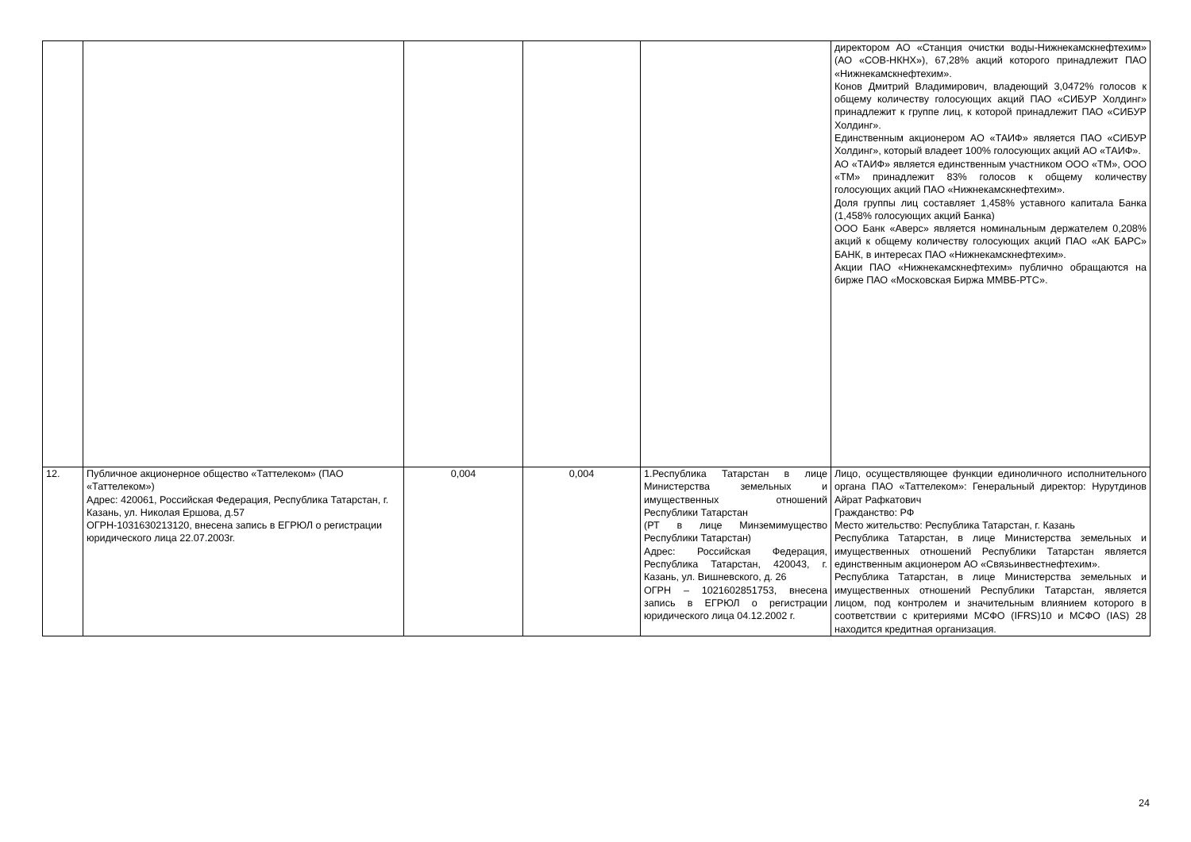| | | | | | директором АО «Станция очистки воды-Нижнекамскнефтехим» (АО «СОВ-НКНХ»), 67,28% акций которого принадлежит ПАО «Нижнекамскнефтехим». Конов Дмитрий Владимирович, владеющий 3,0472% голосов к общему количеству голосующих акций ПАО «СИБУР Холдинг» принадлежит к группе лиц, к которой принадлежит ПАО «СИБУР Холдинг». Единственным акционером АО «ТАИФ» является ПАО «СИБУР Холдинг», который владеет 100% голосующих акций АО «ТАИФ». АО «ТАИФ» является единственным участником ООО «ТМ», ООО «ТМ» принадлежит 83% голосов к общему количеству голосующих акций ПАО «Нижнекамскнефтехим». Доля группы лиц составляет 1,458% уставного капитала Банка (1,458% голосующих акций Банка) ООО Банк «Аверс» является номинальным держателем 0,208% акций к общему количеству голосующих акций ПАО «АК БАРС» БАНК, в интересах ПАО «Нижнекамскнефтехим». Акции ПАО «Нижнекамскнефтехим» публично обращаются на бирже ПАО «Московская Биржа ММВБ-РТС». |
| 12. | Публичное акционерное общество «Таттелеком» (ПАО «Таттелеком») Адрес: 420061, Российская Федерация, Республика Татарстан, г. Казань, ул. Николая Ершова, д.57 ОГРН-1031630213120, внесена запись в ЕГРЮЛ о регистрации юридического лица 22.07.2003г. | 0,004 | 0,004 | 1.Республика Татарстан в лице Министерства земельных и имущественных отношений Республики Татарстан (РТ в лице Минземимущество Республики Татарстан) Адрес: Российская Федерация, Республика Татарстан, 420043, г. Казань, ул. Вишневского, д. 26 ОГРН – 1021602851753, внесена запись в ЕГРЮЛ о регистрации юридического лица 04.12.2002 г. | Лицо, осуществляющее функции единоличного исполнительного органа ПАО «Таттелеком»: Генеральный директор: Нурутдинов Айрат Рафкатович Гражданство: РФ Место жительство: Республика Татарстан, г. Казань Республика Татарстан, в лице Министерства земельных и имущественных отношений Республики Татарстан является единственным акционером АО «Связьинвестнефтехим». Республика Татарстан, в лице Министерства земельных и имущественных отношений Республики Татарстан, является лицом, под контролем и значительным влиянием которого в соответствии с критериями МСФО (IFRS)10 и МСФО (IAS) 28 находится кредитная организация. |
24